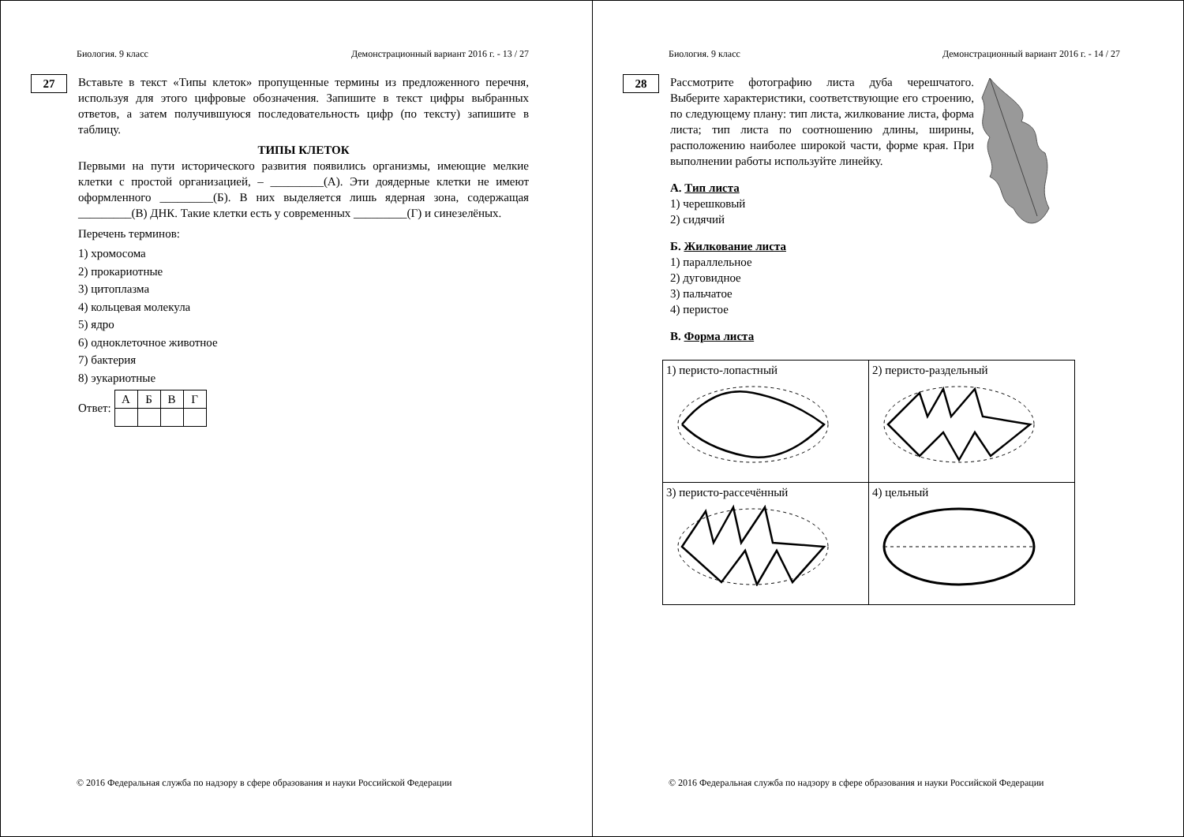Биология. 9 класс Демонстрационный вариант 2016 г. - 13 / 27
27
Вставьте в текст «Типы клеток» пропущенные термины из предложенного перечня, используя для этого цифровые обозначения. Запишите в текст цифры выбранных ответов, а затем получившуюся последовательность цифр (по тексту) запишите в таблицу.
ТИПЫ КЛЕТОК
Первыми на пути исторического развития появились организмы, имеющие мелкие клетки с простой организацией, – _________(А). Эти доядерные клетки не имеют оформленного _________(Б). В них выделяется лишь ядерная зона, содержащая _________(В) ДНК. Такие клетки есть у современных _________(Г) и синезелёных.
Перечень терминов:
1) хромосома
2) прокариотные
3) цитоплазма
4) кольцевая молекула
5) ядро
6) одноклеточное животное
7) бактерия
8) эукариотные
Ответ:
| А | Б | В | Г |
© 2016 Федеральная служба по надзору в сфере образования и науки Российской Федерации
Биология. 9 класс Демонстрационный вариант 2016 г. - 14 / 27
28
Рассмотрите фотографию листа дуба черешчатого. Выберите характеристики, соответствующие его строению, по следующему плану: тип листа, жилкование листа, форма листа; тип листа по соотношению длины, ширины, расположению наиболее широкой части, форме края. При выполнении работы используйте линейку.
А. Тип листа
1) черешковый
2) сидячий
Б. Жилкование листа
1) параллельное
2) дуговидное
3) пальчатое
4) перистое
В. Форма листа
| 1) перисто-лопастный | 2) перисто-раздельный |
| 3) перисто-рассечённый | 4) цельный |
© 2016 Федеральная служба по надзору в сфере образования и науки Российской Федерации